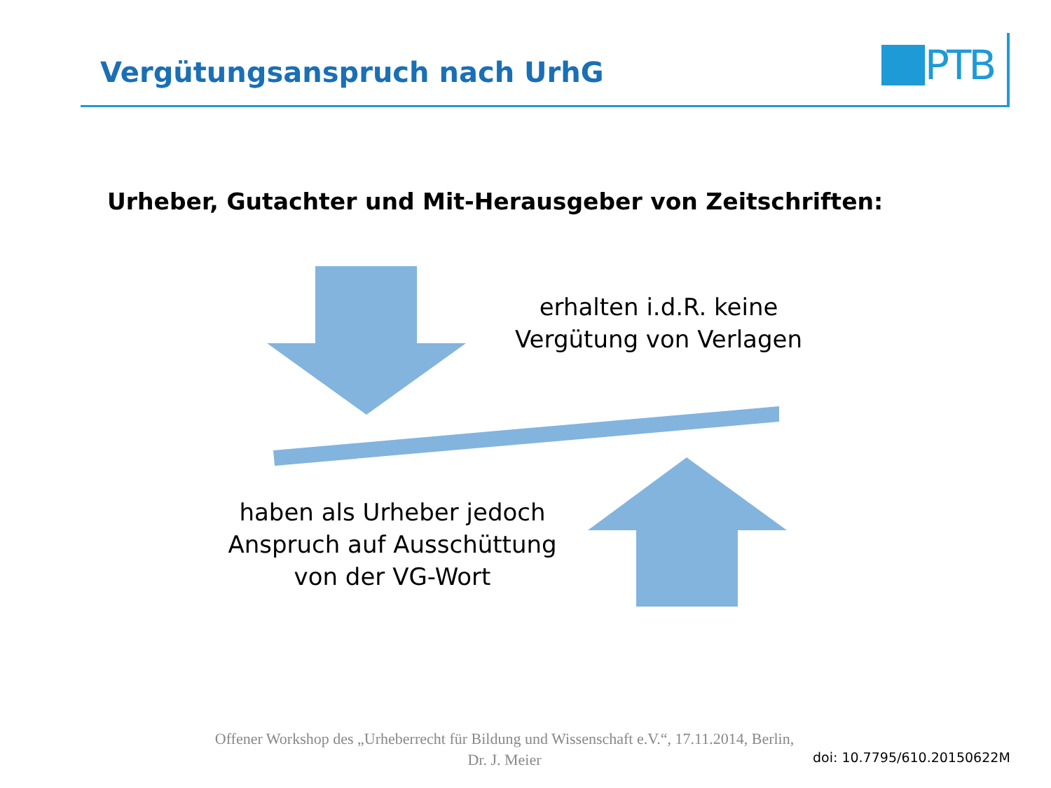Vergütungsanspruch nach UrhG
PTB
Urheber, Gutachter und Mit-Herausgeber von Zeitschriften:
erhalten i.d.R. keine
Vergütung von Verlagen
haben als Urheber jedoch
Anspruch auf Ausschüttung
von der VG-Wort
Offener Workshop des „Urheberrecht für Bildung und Wissenschaft e.V.“, 17.11.2014, Berlin,
Dr. J. Meier
doi: 10.7795/610.20150622M